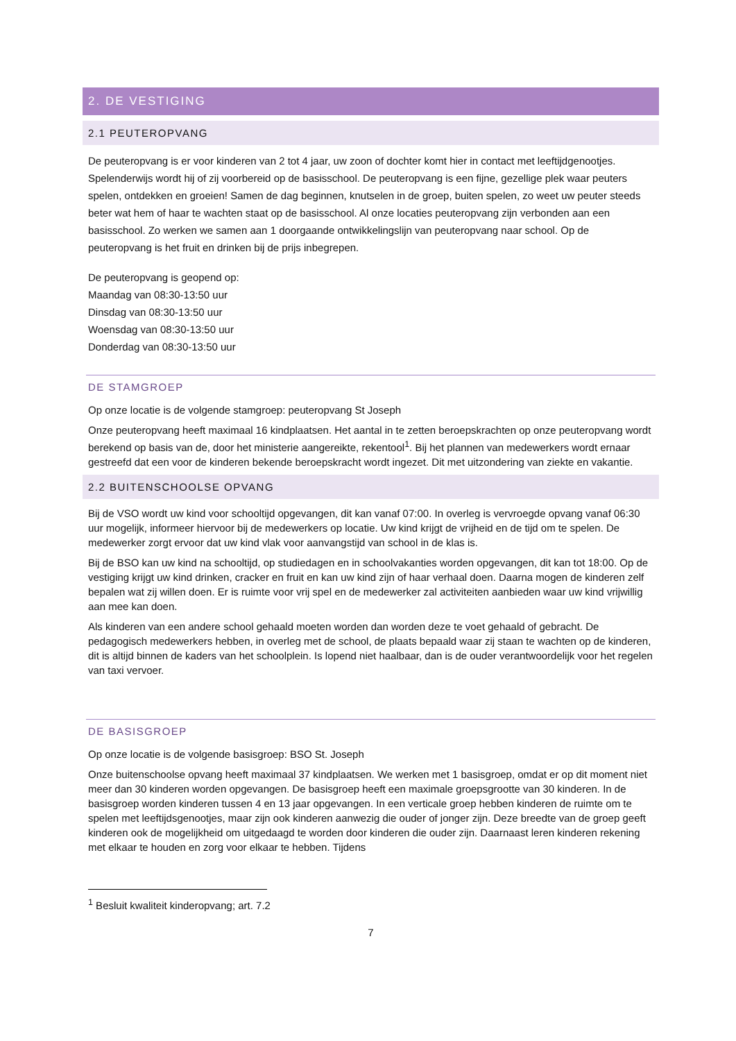2. DE VESTIGING
2.1 PEUTEROPVANG
De peuteropvang is er voor kinderen van 2 tot 4 jaar, uw zoon of dochter komt hier in contact met leeftijdgenootjes. Spelenderwijs wordt hij of zij voorbereid op de basisschool. De peuteropvang is een fijne, gezellige plek waar peuters spelen, ontdekken en groeien! Samen de dag beginnen, knutselen in de groep, buiten spelen, zo weet uw peuter steeds beter wat hem of haar te wachten staat op de basisschool. Al onze locaties peuteropvang zijn verbonden aan een basisschool. Zo werken we samen aan 1 doorgaande ontwikkelingslijn van peuteropvang naar school. Op de peuteropvang is het fruit en drinken bij de prijs inbegrepen.
De peuteropvang is geopend op:
Maandag van 08:30-13:50 uur
Dinsdag van 08:30-13:50 uur
Woensdag van 08:30-13:50 uur
Donderdag van 08:30-13:50 uur
DE STAMGROEP
Op onze locatie is de volgende stamgroep: peuteropvang St Joseph
Onze peuteropvang heeft maximaal 16 kindplaatsen. Het aantal in te zetten beroepskrachten op onze peuteropvang wordt berekend op basis van de, door het ministerie aangereikte, rekentool<sup>1</sup>. Bij het plannen van medewerkers wordt ernaar gestreefd dat een voor de kinderen bekende beroepskracht wordt ingezet. Dit met uitzondering van ziekte en vakantie.
2.2 BUITENSCHOOLSE OPVANG
Bij de VSO wordt uw kind voor schooltijd opgevangen, dit kan vanaf 07:00. In overleg is vervroegde opvang vanaf 06:30 uur mogelijk, informeer hiervoor bij de medewerkers op locatie. Uw kind krijgt de vrijheid en de tijd om te spelen. De medewerker zorgt ervoor dat uw kind vlak voor aanvangstijd van school in de klas is.
Bij de BSO kan uw kind na schooltijd, op studiedagen en in schoolvakanties worden opgevangen, dit kan tot 18:00. Op de vestiging krijgt uw kind drinken, cracker en fruit en kan uw kind zijn of haar verhaal doen. Daarna mogen de kinderen zelf bepalen wat zij willen doen. Er is ruimte voor vrij spel en de medewerker zal activiteiten aanbieden waar uw kind vrijwillig aan mee kan doen.
Als kinderen van een andere school gehaald moeten worden dan worden deze te voet gehaald of gebracht. De pedagogisch medewerkers hebben, in overleg met de school, de plaats bepaald waar zij staan te wachten op de kinderen, dit is altijd binnen de kaders van het schoolplein. Is lopend niet haalbaar, dan is de ouder verantwoordelijk voor het regelen van taxi vervoer.
DE BASISGROEP
Op onze locatie is de volgende basisgroep: BSO St. Joseph
Onze buitenschoolse opvang heeft maximaal 37 kindplaatsen. We werken met 1 basisgroep, omdat er op dit moment niet meer dan 30 kinderen worden opgevangen. De basisgroep heeft een maximale groepsgrootte van 30 kinderen. In de basisgroep worden kinderen tussen 4 en 13 jaar opgevangen. In een verticale groep hebben kinderen de ruimte om te spelen met leeftijdsgenootjes, maar zijn ook kinderen aanwezig die ouder of jonger zijn. Deze breedte van de groep geeft kinderen ook de mogelijkheid om uitgedaagd te worden door kinderen die ouder zijn. Daarnaast leren kinderen rekening met elkaar te houden en zorg voor elkaar te hebben. Tijdens
<sup>1</sup> Besluit kwaliteit kinderopvang; art. 7.2
7